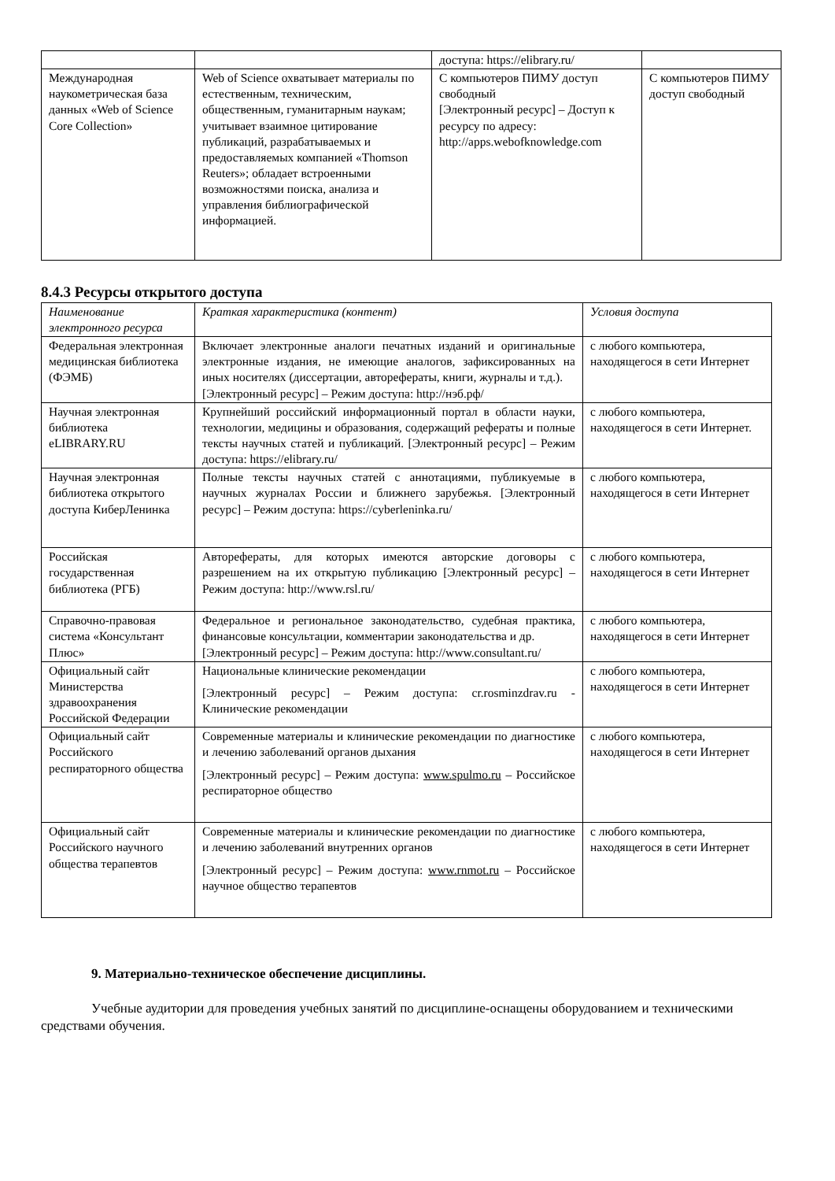| | | доступа: https://elibrary.ru/ | |
| Международная наукометрическая база данных «Web of Science Core Collection» | Web of Science охватывает материалы по естественным, техническим, общественным, гуманитарным наукам; учитывает взаимное цитирование публикаций, разрабатываемых и предоставляемых компанией «Thomson Reuters»; обладает встроенными возможностями поиска, анализа и управления библиографической информацией. | С компьютеров ПИМУ доступ свободный [Электронный ресурс] – Доступ к ресурсу по адресу: http://apps.webofknowledge.com | С компьютеров ПИМУ доступ свободный |
8.4.3 Ресурсы открытого доступа
| Наименование электронного ресурса | Краткая характеристика (контент) | Условия доступа |
| --- | --- | --- |
| Федеральная электронная медицинская библиотека (ФЭМБ) | Включает электронные аналоги печатных изданий и оригинальные электронные издания, не имеющие аналогов, зафиксированных на иных носителях (диссертации, авторефераты, книги, журналы и т.д.). [Электронный ресурс] – Режим доступа: http://нэб.рф/ | с любого компьютера, находящегося в сети Интернет |
| Научная электронная библиотека eLIBRARY.RU | Крупнейший российский информационный портал в области науки, технологии, медицины и образования, содержащий рефераты и полные тексты научных статей и публикаций. [Электронный ресурс] – Режим доступа: https://elibrary.ru/ | с любого компьютера, находящегося в сети Интернет. |
| Научная электронная библиотека открытого доступа КиберЛенинка | Полные тексты научных статей с аннотациями, публикуемые в научных журналах России и ближнего зарубежья. [Электронный ресурс] – Режим доступа: https://cyberleninka.ru/ | с любого компьютера, находящегося в сети Интернет |
| Российская государственная библиотека (РГБ) | Авторефераты, для которых имеются авторские договоры с разрешением на их открытую публикацию [Электронный ресурс] – Режим доступа: http://www.rsl.ru/ | с любого компьютера, находящегося в сети Интернет |
| Справочно-правовая система «Консультант Плюс» | Федеральное и региональное законодательство, судебная практика, финансовые консультации, комментарии законодательства и др. [Электронный ресурс] – Режим доступа: http://www.consultant.ru/ | с любого компьютера, находящегося в сети Интернет |
| Официальный сайт Министерства здравоохранения Российской Федерации | Национальные клинические рекомендации [Электронный ресурс] – Режим доступа: cr.rosminzdrav.ru - Клинические рекомендации | с любого компьютера, находящегося в сети Интернет |
| Официальный сайт Российского респираторного общества | Современные материалы и клинические рекомендации по диагностике и лечению заболеваний органов дыхания [Электронный ресурс] – Режим доступа: www.spulmo.ru – Российское респираторное общество | с любого компьютера, находящегося в сети Интернет |
| Официальный сайт Российского научного общества терапевтов | Современные материалы и клинические рекомендации по диагностике и лечению заболеваний внутренних органов [Электронный ресурс] – Режим доступа: www.rnmot.ru – Российское научное общество терапевтов | с любого компьютера, находящегося в сети Интернет |
9. Материально-техническое обеспечение дисциплины.
Учебные аудитории для проведения учебных занятий по дисциплине-оснащены оборудованием и техническими средствами обучения.